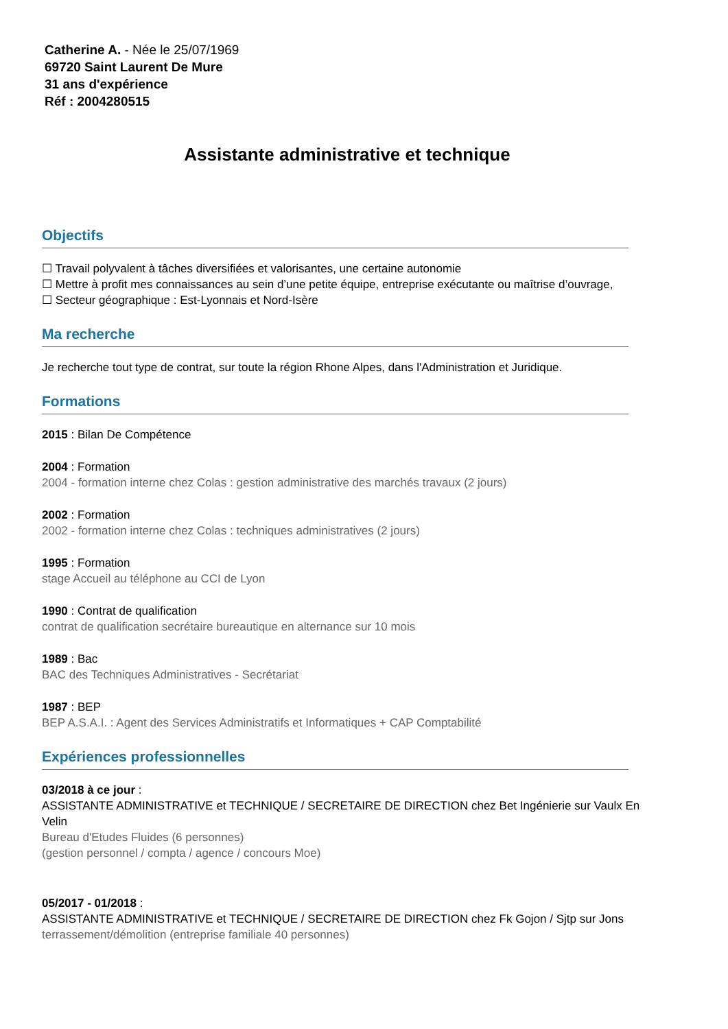Catherine A. - Née le 25/07/1969
69720 Saint Laurent De Mure
31 ans d'expérience
Réf : 2004280515
Assistante administrative et technique
Objectifs
☐ Travail polyvalent à tâches diversifiées et valorisantes, une certaine autonomie
☐ Mettre à profit mes connaissances au sein d’une petite équipe, entreprise exécutante ou maîtrise d’ouvrage,
☐ Secteur géographique : Est-Lyonnais et Nord-Isère
Ma recherche
Je recherche tout type de contrat, sur toute la région Rhone Alpes, dans l'Administration et Juridique.
Formations
2015 : Bilan De Compétence
2004 : Formation
2004 - formation interne chez Colas : gestion administrative des marchés travaux (2 jours)
2002 : Formation
2002 - formation interne chez Colas : techniques administratives (2 jours)
1995 : Formation
stage Accueil au téléphone au CCI de Lyon
1990 : Contrat de qualification
contrat de qualification secrétaire bureautique en alternance sur 10 mois
1989 : Bac
BAC des Techniques Administratives - Secrétariat
1987 : BEP
BEP A.S.A.I. : Agent des Services Administratifs et Informatiques + CAP Comptabilité
Expériences professionnelles
03/2018 à ce jour :
ASSISTANTE ADMINISTRATIVE et TECHNIQUE / SECRETAIRE DE DIRECTION chez Bet Ingénierie sur Vaulx En Velin
Bureau d'Etudes Fluides (6 personnes)
(gestion personnel / compta / agence / concours Moe)
05/2017 - 01/2018 :
ASSISTANTE ADMINISTRATIVE et TECHNIQUE / SECRETAIRE DE DIRECTION chez Fk Gojon / Sjtp sur Jons
terrassement/démolition (entreprise familiale 40 personnes)